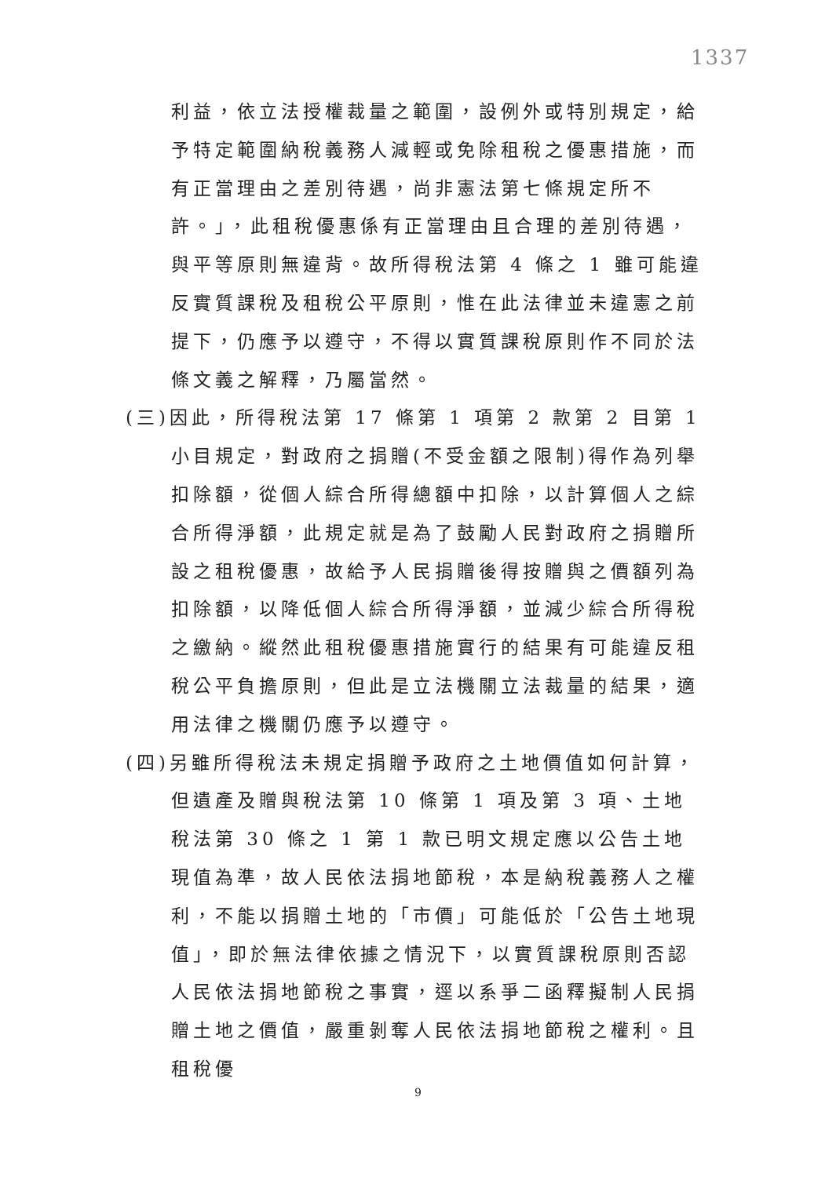1337
利益，依立法授權裁量之範圍，設例外或特別規定，給予特定範圍納稅義務人減輕或免除租稅之優惠措施，而有正當理由之差別待遇，尚非憲法第七條規定所不許。」，此租稅優惠係有正當理由且合理的差別待遇，與平等原則無違背。故所得稅法第 4 條之 1 雖可能違反實質課稅及租稅公平原則，惟在此法律並未違憲之前提下，仍應予以遵守，不得以實質課稅原則作不同於法條文義之解釋，乃屬當然。
(三)因此，所得稅法第 17 條第 1 項第 2 款第 2 目第 1 小目規定，對政府之捐贈(不受金額之限制)得作為列舉扣除額，從個人綜合所得總額中扣除，以計算個人之綜合所得淨額，此規定就是為了鼓勵人民對政府之捐贈所設之租稅優惠，故給予人民捐贈後得按贈與之價額列為扣除額，以降低個人綜合所得淨額，並減少綜合所得稅之繳納。縱然此租稅優惠措施實行的結果有可能違反租稅公平負擔原則，但此是立法機關立法裁量的結果，適用法律之機關仍應予以遵守。
(四)另雖所得稅法未規定捐贈予政府之土地價值如何計算，但遺產及贈與稅法第 10 條第 1 項及第 3 項、土地稅法第 30 條之 1 第 1 款已明文規定應以公告土地現值為準，故人民依法捐地節稅，本是納稅義務人之權利，不能以捐贈土地的「市價」可能低於「公告土地現值」，即於無法律依據之情況下，以實質課稅原則否認人民依法捐地節稅之事實，逕以系爭二函釋擬制人民捐贈土地之價值，嚴重剝奪人民依法捐地節稅之權利。且租稅優
9